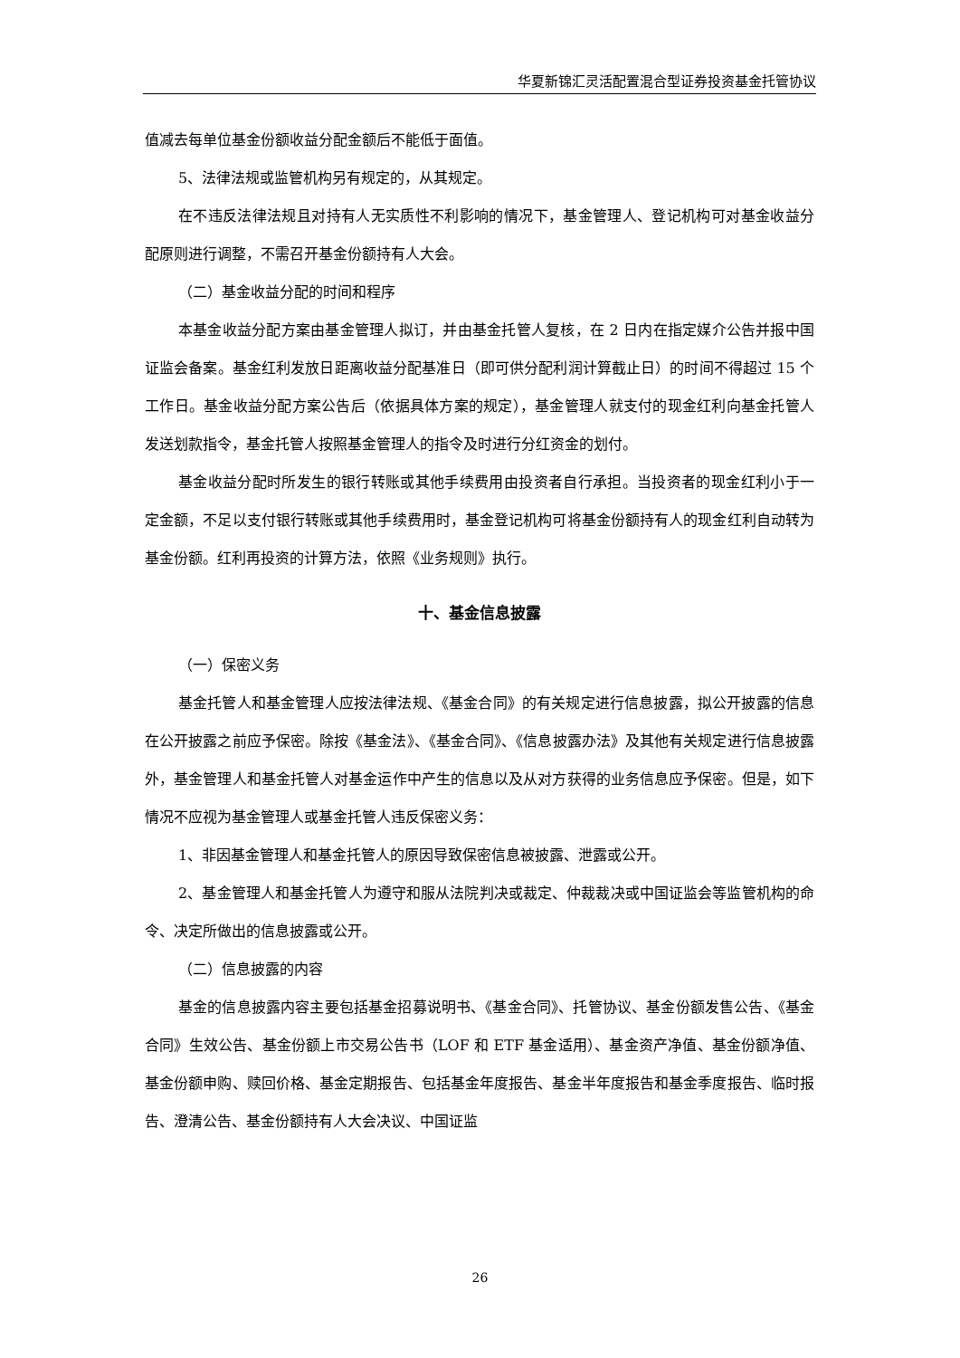华夏新锦汇灵活配置混合型证券投资基金托管协议
值减去每单位基金份额收益分配金额后不能低于面值。
5、法律法规或监管机构另有规定的，从其规定。
在不违反法律法规且对持有人无实质性不利影响的情况下，基金管理人、登记机构可对基金收益分配原则进行调整，不需召开基金份额持有人大会。
（二）基金收益分配的时间和程序
本基金收益分配方案由基金管理人拟订，并由基金托管人复核，在 2 日内在指定媒介公告并报中国证监会备案。基金红利发放日距离收益分配基准日（即可供分配利润计算截止日）的时间不得超过 15 个工作日。基金收益分配方案公告后（依据具体方案的规定），基金管理人就支付的现金红利向基金托管人发送划款指令，基金托管人按照基金管理人的指令及时进行分红资金的划付。
基金收益分配时所发生的银行转账或其他手续费用由投资者自行承担。当投资者的现金红利小于一定金额，不足以支付银行转账或其他手续费用时，基金登记机构可将基金份额持有人的现金红利自动转为基金份额。红利再投资的计算方法，依照《业务规则》执行。
十、基金信息披露
（一）保密义务
基金托管人和基金管理人应按法律法规、《基金合同》的有关规定进行信息披露，拟公开披露的信息在公开披露之前应予保密。除按《基金法》、《基金合同》、《信息披露办法》及其他有关规定进行信息披露外，基金管理人和基金托管人对基金运作中产生的信息以及从对方获得的业务信息应予保密。但是，如下情况不应视为基金管理人或基金托管人违反保密义务：
1、非因基金管理人和基金托管人的原因导致保密信息被披露、泄露或公开。
2、基金管理人和基金托管人为遵守和服从法院判决或裁定、仲裁裁决或中国证监会等监管机构的命令、决定所做出的信息披露或公开。
（二）信息披露的内容
基金的信息披露内容主要包括基金招募说明书、《基金合同》、托管协议、基金份额发售公告、《基金合同》生效公告、基金份额上市交易公告书（LOF 和 ETF 基金适用）、基金资产净值、基金份额净值、基金份额申购、赎回价格、基金定期报告、包括基金年度报告、基金半年度报告和基金季度报告、临时报告、澄清公告、基金份额持有人大会决议、中国证监
26